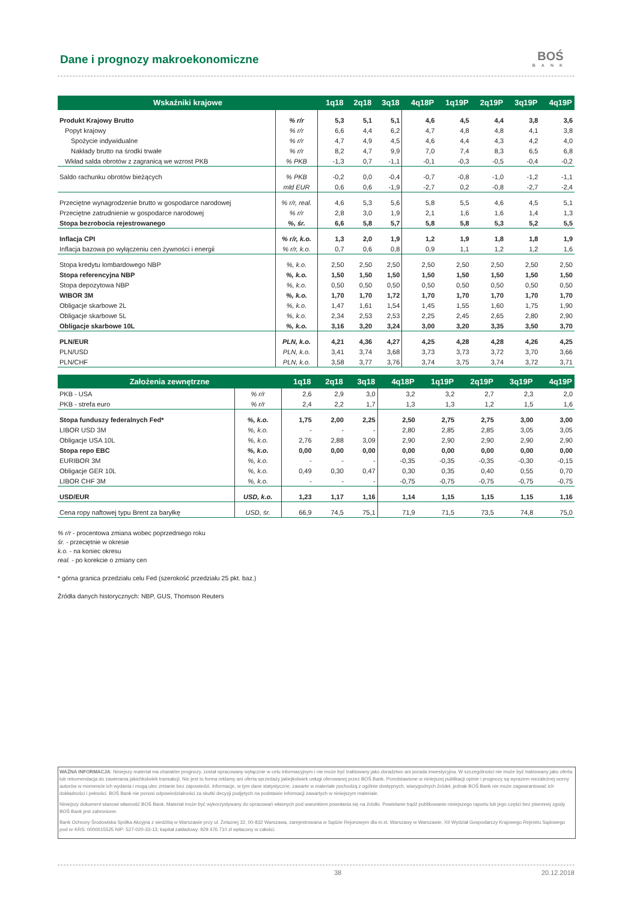Dane i prognozy makroekonomiczne
BOŚ
BANK
| Wskaźniki krajowe | | 1q18 | 2q18 | 3q18 | 4q18P | 1q19P | 2q19P | 3q19P | 4q19P |
| --- | --- | --- | --- | --- | --- | --- | --- | --- | --- |
| Produkt Krajowy Brutto | % r/r | 5,3 | 5,1 | 5,1 | 4,6 | 4,5 | 4,4 | 3,8 | 3,6 |
| Popyt krajowy | % r/r | 6,6 | 4,4 | 6,2 | 4,7 | 4,8 | 4,8 | 4,1 | 3,8 |
| Spożycie indywidualne | % r/r | 4,7 | 4,9 | 4,5 | 4,6 | 4,4 | 4,3 | 4,2 | 4,0 |
| Nakłady brutto na środki trwałe | % r/r | 8,2 | 4,7 | 9,9 | 7,0 | 7,4 | 8,3 | 6,5 | 6,8 |
| Wkład salda obrotów z zagranicą we wzrost PKB | % PKB | -1,3 | 0,7 | -1,1 | -0,1 | -0,3 | -0,5 | -0,4 | -0,2 |
| Saldo rachunku obrotów bieżących | % PKB | -0,2 | 0,0 | -0,4 | -0,7 | -0,8 | -1,0 | -1,2 | -1,1 |
| | mld EUR | 0,6 | 0,6 | -1,9 | -2,7 | 0,2 | -0,8 | -2,7 | -2,4 |
| Przeciętne wynagrodzenie brutto w gospodarce narodowej | % r/r, real. | 4,6 | 5,3 | 5,6 | 5,8 | 5,5 | 4,6 | 4,5 | 5,1 |
| Przeciętne zatrudnienie w gospodarce narodowej | % r/r | 2,8 | 3,0 | 1,9 | 2,1 | 1,6 | 1,6 | 1,4 | 1,3 |
| Stopa bezrobocia rejestrowanego | %, śr. | 6,6 | 5,8 | 5,7 | 5,8 | 5,8 | 5,3 | 5,2 | 5,5 |
| Inflacja CPI | % r/r, k.o. | 1,3 | 2,0 | 1,9 | 1,2 | 1,9 | 1,8 | 1,8 | 1,9 |
| Inflacja bazowa po wyłączeniu cen żywności i energii | % r/r, k.o. | 0,7 | 0,6 | 0,8 | 0,9 | 1,1 | 1,2 | 1,2 | 1,6 |
| Stopa kredytu lombardowego NBP | %, k.o. | 2,50 | 2,50 | 2,50 | 2,50 | 2,50 | 2,50 | 2,50 | 2,50 |
| Stopa referencyjna NBP | %, k.o. | 1,50 | 1,50 | 1,50 | 1,50 | 1,50 | 1,50 | 1,50 | 1,50 |
| Stopa depozytowa NBP | %, k.o. | 0,50 | 0,50 | 0,50 | 0,50 | 0,50 | 0,50 | 0,50 | 0,50 |
| WIBOR 3M | %, k.o. | 1,70 | 1,70 | 1,72 | 1,70 | 1,70 | 1,70 | 1,70 | 1,70 |
| Obligacje skarbowe 2L | %, k.o. | 1,47 | 1,61 | 1,54 | 1,45 | 1,55 | 1,60 | 1,75 | 1,90 |
| Obligacje skarbowe 5L | %, k.o. | 2,34 | 2,53 | 2,53 | 2,25 | 2,45 | 2,65 | 2,80 | 2,90 |
| Obligacje skarbowe 10L | %, k.o. | 3,16 | 3,20 | 3,24 | 3,00 | 3,20 | 3,35 | 3,50 | 3,70 |
| PLN/EUR | PLN, k.o. | 4,21 | 4,36 | 4,27 | 4,25 | 4,28 | 4,28 | 4,26 | 4,25 |
| PLN/USD | PLN, k.o. | 3,41 | 3,74 | 3,68 | 3,73 | 3,73 | 3,72 | 3,70 | 3,66 |
| PLN/CHF | PLN, k.o. | 3,58 | 3,77 | 3,76 | 3,74 | 3,75 | 3,74 | 3,72 | 3,71 |
| Założenia zewnętrzne | | 1q18 | 2q18 | 3q18 | 4q18P | 1q19P | 2q19P | 3q19P | 4q19P |
| --- | --- | --- | --- | --- | --- | --- | --- | --- | --- |
| PKB - USA | % r/r | 2,6 | 2,9 | 3,0 | 3,2 | 3,2 | 2,7 | 2,3 | 2,0 |
| PKB - strefa euro | % r/r | 2,4 | 2,2 | 1,7 | 1,3 | 1,3 | 1,2 | 1,5 | 1,6 |
| Stopa funduszy federalnych Fed* | %, k.o. | 1,75 | 2,00 | 2,25 | 2,50 | 2,75 | 2,75 | 3,00 | 3,00 |
| LIBOR USD 3M | %, k.o. | - | - | - | 2,80 | 2,85 | 2,85 | 3,05 | 3,05 |
| Obligacje USA 10L | %, k.o. | 2,76 | 2,88 | 3,09 | 2,90 | 2,90 | 2,90 | 2,90 | 2,90 |
| Stopa repo EBC | %, k.o. | 0,00 | 0,00 | 0,00 | 0,00 | 0,00 | 0,00 | 0,00 | 0,00 |
| EURIBOR 3M | %, k.o. | - | - | - | -0,35 | -0,35 | -0,35 | -0,30 | -0,15 |
| Obligacje GER 10L | %, k.o. | 0,49 | 0,30 | 0,47 | 0,30 | 0,35 | 0,40 | 0,55 | 0,70 |
| LIBOR CHF 3M | %, k.o. | - | - | - | -0,75 | -0,75 | -0,75 | -0,75 | -0,75 |
| USD/EUR | USD, k.o. | 1,23 | 1,17 | 1,16 | 1,14 | 1,15 | 1,15 | 1,15 | 1,16 |
| Cena ropy naftowej typu Brent za baryłkę | USD, śr. | 66,9 | 74,5 | 75,1 | 71,9 | 71,5 | 73,5 | 74,8 | 75,0 |
% r/r - procentowa zmiana wobec poprzedniego roku
śr. - przeciętnie w okresie
k.o. - na koniec okresu
real. - po korekcie o zmiany cen
* górna granica przedziału celu Fed (szerokość przedziału 25 pkt. baz.)
Źródła danych historycznych: NBP, GUS, Thomson Reuters
WAŻNA INFORMACJA: Niniejszy materiał ma charakter prognozy, został opracowany wyłącznie w celu informacyjnym i nie może być traktowany jako doradztwo ani porada inwestycyjna. W szczególności nie może być traktowany jako oferta lub rekomendacja do zawierania jakichkolwiek transakcji. Nie jest to forma reklamy ani oferta sprzedaży jakiejkolwiek usługi oferowanej przez BOŚ Bank. Przedstawione w niniejszej publikacji opinie i prognozy są wyrazem niezależnej oceny autorów w momencie ich wydania i mogą ulec zmianie bez zapowiedzi. Informacje, w tym dane statystyczne, zawarte w materiale pochodzą z ogólnie dostępnych, wiarygodnych źródeł, jednak BOŚ Bank nie może zagwarantować ich dokładności i pełności. BOŚ Bank nie ponosi odpowiedzialności za skutki decyzji podjętych na podstawie informacji zawartych w niniejszym materiale.
Niniejszy dokument stanowi własność BOŚ Bank. Materiał może być wykorzystywany do opracowań własnych pod warunkiem powołania się na źródło. Powielanie bądź publikowanie niniejszego raportu lub jego części bez pisemnej zgody BOŚ Bank jest zabronione.
Bank Ochrony Środowiska Spółka Akcyjna z siedzibą w Warszawie przy ul. Żelaznej 32, 00-832 Warszawa, zarejestrowana w Sądzie Rejonowym dla m.st. Warszawy w Warszawie, XII Wydział Gospodarczy Krajowego Rejestru Sądowego pod nr KRS: 0000015525 NIP: 527-020-33-13; kapitał zakładowy: 929 476 710 zł wpłacony w całości.
38 20.12.2018